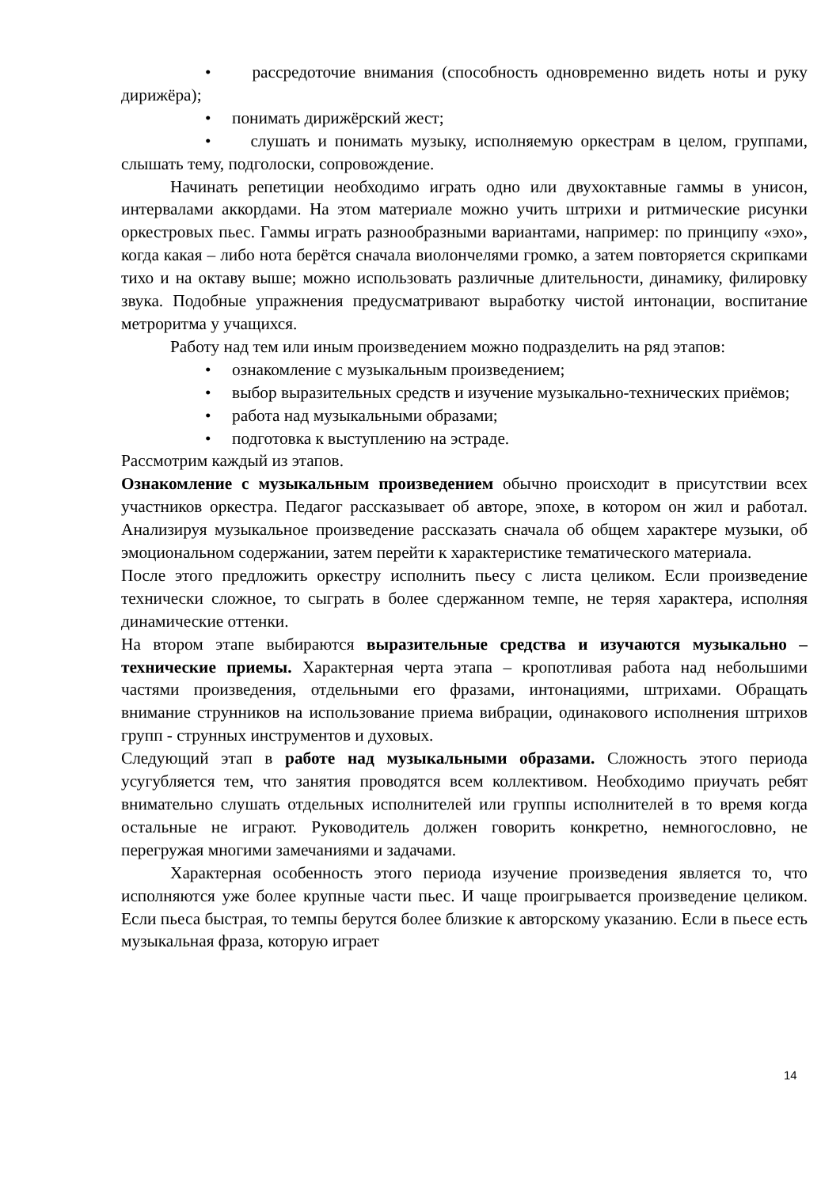• рассредоточие внимания (способность одновременно видеть ноты и руку дирижёра);
• понимать дирижёрский жест;
• слушать и понимать музыку, исполняемую оркестрам в целом, группами, слышать тему, подголоски, сопровождение.
Начинать репетиции необходимо играть одно или двухоктавные гаммы в унисон, интервалами аккордами. На этом материале можно учить штрихи и ритмические рисунки оркестровых пьес. Гаммы играть разнообразными вариантами, например: по принципу «эхо», когда какая – либо нота берётся сначала виолончелями громко, а затем повторяется скрипками тихо и на октаву выше; можно использовать различные длительности, динамику, филировку звука. Подобные упражнения предусматривают выработку чистой интонации, воспитание метроритма у учащихся.
Работу над тем или иным произведением можно подразделить на ряд этапов:
• ознакомление с музыкальным произведением;
• выбор выразительных средств и изучение музыкально-технических приёмов;
• работа над музыкальными образами;
• подготовка к выступлению на эстраде.
Рассмотрим каждый из этапов.
Ознакомление с музыкальным произведением обычно происходит в присутствии всех участников оркестра. Педагог рассказывает об авторе, эпохе, в котором он жил и работал. Анализируя музыкальное произведение рассказать сначала об общем характере музыки, об эмоциональном содержании, затем перейти к характеристике тематического материала.
После этого предложить оркестру исполнить пьесу с листа целиком. Если произведение технически сложное, то сыграть в более сдержанном темпе, не теряя характера, исполняя динамические оттенки.
На втором этапе выбираются выразительные средства и изучаются музыкально – технические приемы. Характерная черта этапа – кропотливая работа над небольшими частями произведения, отдельными его фразами, интонациями, штрихами. Обращать внимание струнников на использование приема вибрации, одинакового исполнения штрихов групп - струнных инструментов и духовых.
Следующий этап в работе над музыкальными образами. Сложность этого периода усугубляется тем, что занятия проводятся всем коллективом. Необходимо приучать ребят внимательно слушать отдельных исполнителей или группы исполнителей в то время когда остальные не играют. Руководитель должен говорить конкретно, немногословно, не перегружая многими замечаниями и задачами.
Характерная особенность этого периода изучение произведения является то, что исполняются уже более крупные части пьес. И чаще проигрывается произведение целиком. Если пьеса быстрая, то темпы берутся более близкие к авторскому указанию. Если в пьесе есть музыкальная фраза, которую играет
14